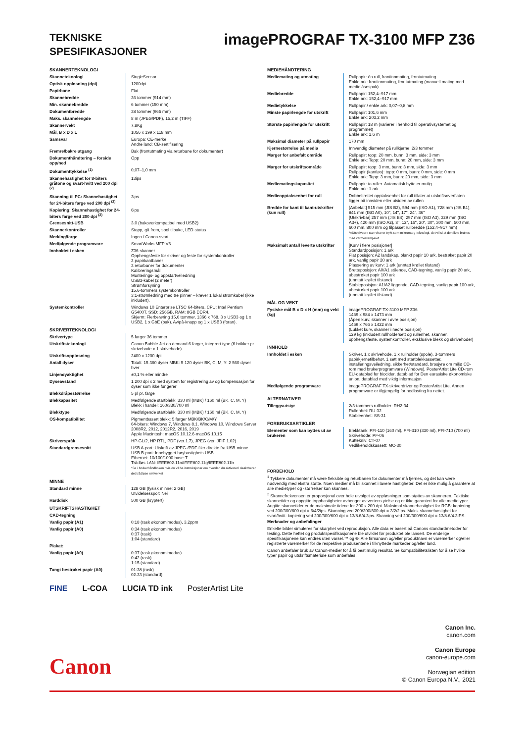TEKNISKE
SPESIFIKASJONER
imagePROGRAF TX-3100 MFP Z36
| SKANNERTEKNOLOGI | |
| --- | --- |
| Skanneteknologi | SingleSensor |
| Optisk oppløsning (dpi) | 1200dpi |
| Papirbane | Flat |
| Skannebredde | 36 tommer (914 mm) |
| Min. skannebredde | 6 tommer (150 mm) |
| Dokumentbredde | 38 tommer (965 mm) |
| Maks. skannelengde | 8 m (JPEG/PDF), 15,2 m (TIFF) |
| Skannervekt | 7.8Kg |
| Mål, B x D x L | 1056 x 199 x 118 mm |
| Samsvar | Europa: CE-merke Andre land: CB-sertifisering |
| Fremre/bakre utgang | Bak (frontutmating via returbane for dokumenter) |
| Dokumenthåndtering – forside opp/ned | Opp |
| Dokumenttykkelse <sup>(1)</sup> | 0,07–1,0 mm |
| Skannehastighet for 8-biters gråtone og svart-hvitt ved 200 dpi <sup>(2)</sup> | 13ips |
| Skanning til PC: Skannehastighet for 24-biters farge ved 200 dpi <sup>(2)</sup> | 3ips |
| Kopiering: Skannehastighet for 24-biters farge ved 200 dpi <sup>(2)</sup> | 6ips |
| Grensesnitt-USB | 3.0 (bakoverkompatibel med USB2) |
| Skannerkontroller | Stopp, gå frem, spol tilbake, LED-status |
| Merking/farge | Ingen / Canon-svart |
| Medfølgende programvare | SmartWorks MFP V6 |
| Innholdet i esken | Z36-skanner Opphengsfeste for skriver og feste for systemkontroller 2 papirkantbaner 3 returbaner for dokumenter Kalibreringsmål Monterings- og oppstartveiledning USB3-kabel (2 meter) Strømforsyning 15,6-tommers systemkontroller 3:1-strømledning med tre pinner – krever 1 lokal strømkabel (ikke inkludert). |
| Systemkontroller | Windows 10 Enterprise LTSC 64-biters. CPU: Intel Pentium G5400T. SSD: 256GB, RAM: 8GB DDR4. Skjerm: Flerberøring 15,6 tommer, 1366 x 768. 3 x USB3 og 1 x USB2, 1 x GbE (bak). Av/på-knapp og 1 x USB3 (foran). |
| SKRIVERTEKNOLOGI | |
| Skrivertype | 5 farger 36 tommer |
| Utskriftsteknologi | Canon Bubble Jet on demand 6 farger, integrert type (6 brikker pr. skrivehode x 1 skrivehode) |
| Utskriftsoppløsning | 2400 x 1200 dpi |
| Antall dyser | Totalt: 15 360 dyser MBK: 5 120 dyser BK, C, M, Y: 2 560 dyser hver |
| Linjenøyaktighet | ±0,1 % eller mindre |
| Dyseavstand | 1 200 dpi x 2 med system for registrering av og kompensasjon for dyser som ikke fungerer |
| Blekkdråpestørrelse | 5 pl pr. farge |
| Blekkapasitet | Medfølgende startblekk: 330 ml (MBK) / 160 ml (BK, C, M, Y) Blekk i handel: 160/330/700 ml |
| Blekktype | Medfølgende startblekk: 330 ml (MBK) / 160 ml (BK, C, M, Y) |
| OS-kompatibilitet | Pigmentbasert blekk: 5 farger MBK/BK/C/M/Y 64-biters: Windows 7, Windows 8.1, Windows 10, Windows Server 2008R2, 2012, 2012R2, 2016, 2019 Apple Macintosh: macOS 10.12.6-macOS 10.15 |
| Skriverspråk | HP-GL/2, HP RTL, PDF (ver.1.7), JPEG (ver. JFIF 1.02) |
| Standardgrensesnitt | USB A-port: Utskrift av JPEG-/PDF-filer direkte fra USB-minne USB B-port: Innebygget høyhastighets USB Ethernet: 10/100/1000 base-T Trådløs LAN: IEEE802.11n/IEEE802.11g/IEEE802.11b *Se i brukerhåndboken hvis du vil ha instruksjoner om hvordan du aktiverer/ deaktiverer det trådløse nettverket |
| MINNE | |
| Standard minne | 128 GB (fysisk minne: 2 GB) Utvidelsesspor: Nei |
| Harddisk | 500 GB (kryptert) |
| UTSKRIFTSHASTIGHET | |
| CAD-tegning | |
| Vanlig papir (A1) | 0:18 (rask økonomimodus), 3.2ppm |
| Vanlig papir (A0) | 0:34 (rask økonomimodus) 0:37 (rask) 1:04 (standard) |
| Plakat: | |
| Vanlig papir (A0) | 0:37 (rask økonomimodus) 0:42 (rask) 1:15 (standard) |
| Tungt bestrøket papir (A0) | 01:38 (rask) 02.33 (standard) |
FINE L-COA LUCIA TD ink PosterArtist Lite
| MEDIEHÅNDTERING | |
| --- | --- |
| Mediemating og utmating | Rullpapir: én rull, frontinnmating, frontutmating Enkle ark: frontinnmating, frontutmating (manuell mating med medielåsespak) |
| Mediebredde | Rullpapir: 152,4–917 mm Enkle ark: 152,4–917 mm |
| Medietykkelse | Rullpapir / enkle ark: 0,07–0,8 mm |
| Minste papirlengde for utskrift | Rullpapir: 101,6 mm Enkle ark: 203,2 mm |
| Største papirlengde for utskrift | Rullpapir: 18 m (varierer i henhold til operativsystemet og programmet) Enkle ark: 1,6 m |
| Maksimal diameter på rullpapir | 170 mm |
| Kjernestørrelse på media | Innvendig diameter på rullkjerne: 2/3 tommer |
| Marger for anbefalt område | Rullpapir: topp: 20 mm, bunn: 3 mm, side: 3 mm Enkle ark: Topp: 20 mm, bunn: 20 mm, side: 3 mm |
| Marger for utskriftsområde | Rullpapir: topp: 3 mm, bunn: 3 mm, side: 3 mm Rullpapir (kantløs): topp: 0 mm, bunn: 0 mm, side: 0 mm Enkle ark: Topp: 3 mm, bunn: 20 mm, side: 3 mm |
| Mediematingskapasitet | Rullpapir: to ruller. Automatisk bytte er mulig. Enkle ark: 1 ark |
| Medieopptaksenhet for rull | Dobbeltrettet opptaksenhet for rull tillater at utskriftsoverflaten ligger på innsiden eller utsiden av rullen |
| Bredde for kant til kant-utskrifter (kun rull) | [Anbefalt] 515 mm (JIS B2), 594 mm (ISO A1), 728 mm (JIS B1), 841 mm (ISO A0), 10", 14", 17", 24", 36" [Utskrivbar] 257 mm (JIS B4), 297 mm (ISO A3), 329 mm (ISO A3+), 420 mm (ISO A2), 8", 12", 16", 20", 30", 300 mm, 500 mm, 600 mm, 800 mm og tilpasset rullbredde (152,4–917 mm) *«Utskrivbar» størrelse er trykt som mikromarg-teknologi, det vil si at den ikke brukes med varmestempelet. |
| Maksimalt antall leverte utskrifter | [Kurv i flere posisjoner] Standardposisjon: 1 ark Flat posisjon: A2 landskap, blankt papir 10 ark, bestrøket papir 20 ark, vanlig papir 20 ark Plassering av kurv: 1 ark (unntatt krøllet tilstand) Bretteposisjon: A0/A1 stående, CAD-tegning, vanlig papir 20 ark, ubestrøket papir 100 ark (unntatt krøllet tilstand) Stableposisjon: A1/A2 liggende, CAD-tegning, vanlig papir 100 ark, ubestrøket papir 100 ark (unntatt krøllet tilstand) |
| MÅL OG VEKT | |
| Fysiske mål B x D x H (mm) og vekt (kg) | imagePROGRAF TX-3100 MFP Z36 1469 x 984 x 1473 mm (Åpen kurv, skanner i øvre posisjon) 1469 x 766 x 1422 mm (Lukket kurv, skanner i nedre posisjon) 129 kg (inkludert rullholdersett og rullenhet, skanner, opphengsfeste, systemkontroller, eksklusive blekk og skrivehoder) |
| INNHOLD | |
| Innholdet i esken | Skriver, 1 x skrivehode, 1 x rullholder (spole), 3-tommers papirkjernetilbehør, 1 sett med startblekkassetter, installeringsveiledning, sikkerhet/standard, brosjyre om miljø CD-rom med brukerprogramvare (Windows), PosterArtist Lite CD-rom EU-datablad for biocider, datablad for Den eurasiske økonomiske union, datablad med viktig informasjon |
| Medfølgende programvare | imagePROGRAF TX-skriverdriver og PosterArtist Lite. Annen programvare er tilgjengelig for nedlasting fra nettet. |
| ALTERNATIVER | |
| Tilleggsutstyr | 2/3-tommers rullholder: RH2-34 Rullenhet: RU-32 Stableenhet: SS-31 |
| FORBRUKSARTIKLER | |
| Elementer som kan byttes ut av brukeren | Blekktank: PFI-110 (160 ml), PFI-310 (330 ml), PFI-710 (700 ml) Skrivehode: PF-06 Kuttekniv: CT-07 Vedlikeholdskassett: MC-30 |
FORBEHOLD
<sup>1</sup> Tykkere dokumenter må være fleksible og returbanen for dokumenter må fjernes, og det kan være nødvendig med ekstra støtte. Noen medier må bli skannet i lavere hastigheter. Det er ikke mulig å garantere at alle medietyper og -størrelser kan skannes.
<sup>2</sup> Skannefrekvensen er proporsjonal over hele utvalget av oppløsninger som støttes av skanneren. Faktiske skannetider og oppgitte topphastigheter avhenger av vertens ytelse og er ikke garantert for alle medietyper. Angitte skannetider er de maksimale tidene for 200 x 200 dpi. Maksimal skannehastighet for RGB: kopiering ved 200/300/600 dpi = 6/4/2ips. Skanning ved 200/300/600 dpi = 3/2/2ips. Maks. skannehastighet for svart/hvitt: kopiering ved 200/300/600 dpi = 13/8.6/4.3ips. Skanning ved 200/300/600 dpi = 13/8.6/4.3IPS.
Merknader og anbefalinger
Enkelte bilder simuleres for skarphet ved reproduksjon. Alle data er basert på Canons standardmetoder for testing. Dette heftet og produktspesifikasjonene ble utviklet før produktet ble lansert. De endelige spesifikasjonene kan endres uten varsel.™ og ®: Alle firmanavn og/eller produktnavn er varemerker og/eller registrerte varemerker for de respektive produsentene i tilknyttede markeder og/eller land.
Canon anbefaler bruk av Canon-medier for å få best mulig resultat. Se kompatibilitetslisten for å se hvilke typer papir og utskriftsmateriale som anbefales.
Canon Inc.
canon.com
Canon Europe
canon-europe.com
Norwegian edition
© Canon Europa N.V., 2021
Canon